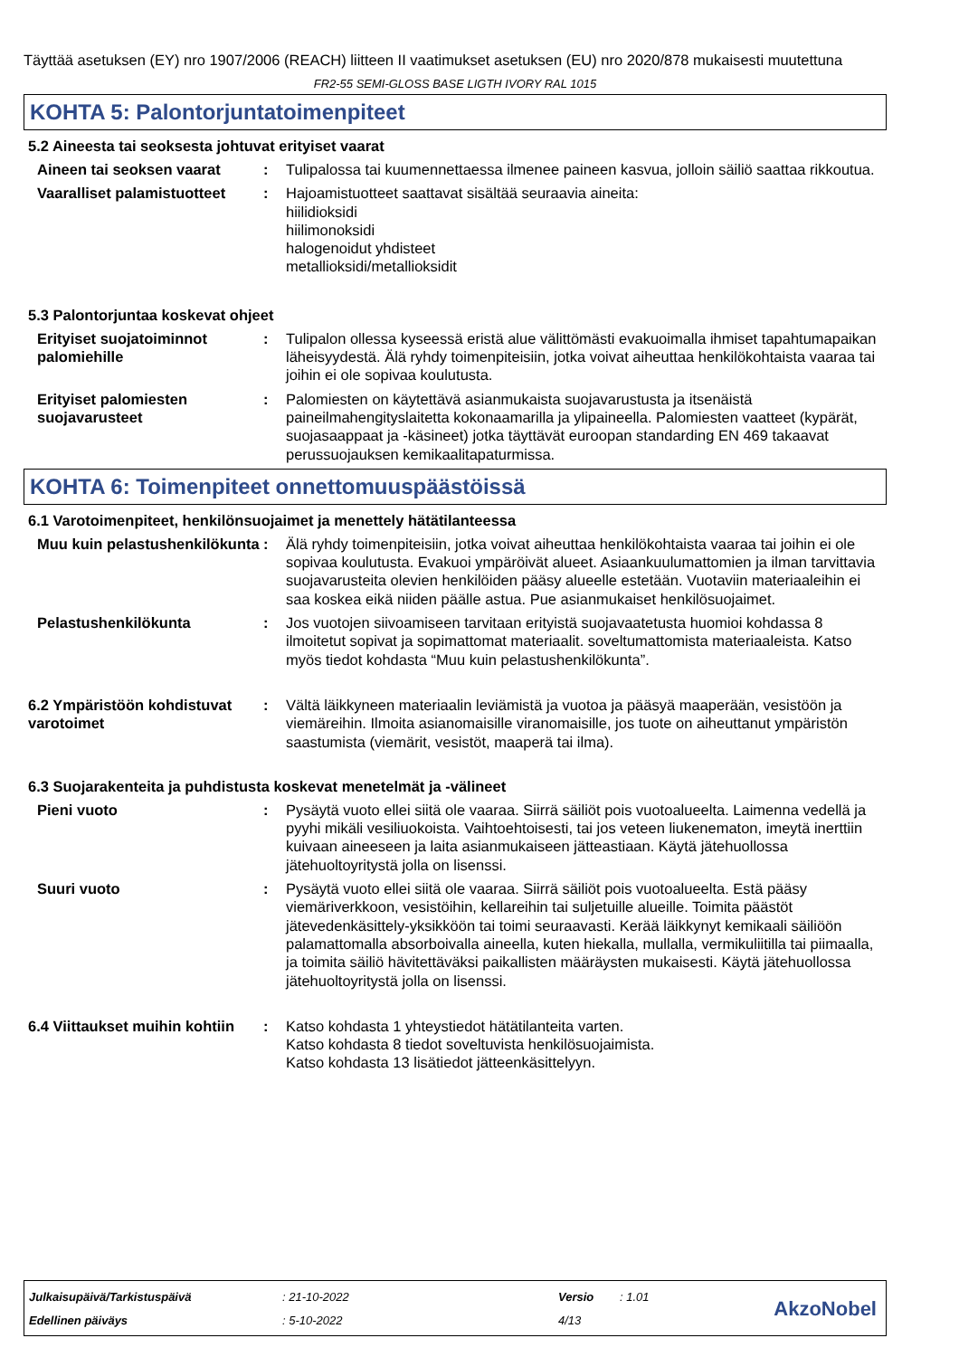Täyttää asetuksen (EY) nro 1907/2006 (REACH) liitteen II vaatimukset asetuksen (EU) nro 2020/878 mukaisesti muutettuna
FR2-55 SEMI-GLOSS BASE LIGTH IVORY RAL 1015
KOHTA 5: Palontorjuntatoimenpiteet
5.2 Aineesta tai seoksesta johtuvat erityiset vaarat
Aineen tai seoksen vaarat : Tulipalossa tai kuumennettaessa ilmenee paineen kasvua, jolloin säiliö saattaa rikkoutua.
Vaaralliset palamistuotteet
: Hajoamistuotteet saattavat sisältää seuraavia aineita:
hiilidioksidi
hiilimonoksidi
halogenoidut yhdisteet
metallioksidi/metallioksidit
5.3 Palontorjuntaa koskevat ohjeet
Erityiset suojatoiminnot palomiehille
: Tulipalon ollessa kyseessä eristä alue välittömästi evakuoimalla ihmiset tapahtumapaikan läheisyydestä. Älä ryhdy toimenpiteisiin, jotka voivat aiheuttaa henkilökohtaista vaaraa tai joihin ei ole sopivaa koulutusta.
Erityiset palomiesten suojavarusteet
: Palomiesten on käytettävä asianmukaista suojavarustusta ja itsenäistä paineilmahengityslaitetta kokonaamarilla ja ylipaineella. Palomiesten vaatteet (kypärät, suojasaappaat ja -käsineet) jotka täyttävät euroopan standarding EN 469 takaavat perussuojauksen kemikaalitapaturmissa.
KOHTA 6: Toimenpiteet onnettomuuspäästöissä
6.1 Varotoimenpiteet, henkilönsuojaimet ja menettely hätätilanteessa
Muu kuin pelastushenkilökunta
: Älä ryhdy toimenpiteisiin, jotka voivat aiheuttaa henkilökohtaista vaaraa tai joihin ei ole sopivaa koulutusta. Evakuoi ympäröivät alueet. Asiaankuulumattomien ja ilman tarvittavia suojavarusteita olevien henkilöiden pääsy alueelle estetään. Vuotaviin materiaaleihin ei saa koskea eikä niiden päälle astua. Pue asianmukaiset henkilösuojaimet.
Pelastushenkilökunta : Jos vuotojen siivoamiseen tarvitaan erityistä suojavaatetusta huomioi kohdassa 8 ilmoitetut sopivat ja sopimattomat materiaalit. soveltumattomista materiaaleista. Katso myös tiedot kohdasta “Muu kuin pelastushenkilökunta”.
6.2 Ympäristöön kohdistuvat varotoimet
: Vältä läikkyneen materiaalin leviämistä ja vuotoa ja pääsyä maaperään, vesistöön ja viemäreihin. Ilmoita asianomaisille viranomaisille, jos tuote on aiheuttanut ympäristön saastumista (viemärit, vesistöt, maaperä tai ilma).
6.3 Suojarakenteita ja puhdistusta koskevat menetelmät ja -välineet
Pieni vuoto : Pysäytä vuoto ellei siitä ole vaaraa. Siirrä säiliöt pois vuotoalueelta. Laimenna vedellä ja pyyhi mikäli vesiliuokoista. Vaihtoehtoisesti, tai jos veteen liukenematon, imeytä inerttiin kuivaan aineeseen ja laita asianmukaiseen jätteastiaan. Käytä jätehuollossa jätehuoltoyritystä jolla on lisenssi.
Suuri vuoto : Pysäytä vuoto ellei siitä ole vaaraa. Siirrä säiliöt pois vuotoalueelta. Estä pääsy viemäriverkkoon, vesistöihin, kellareihin tai suljetuille alueille. Toimita päästöt jätevedenkäsittely-yksikköön tai toimi seuraavasti. Kerää läikkynyt kemikaali säiliöön palamattomalla absorboivalla aineella, kuten hiekalla, mullalla, vermikuliitilla tai piimaalla, ja toimita säiliö hävitettäväksi paikallisten määräysten mukaisesti. Käytä jätehuollossa jätehuoltoyritystä jolla on lisenssi.
6.4 Viittaukset muihin kohtiin
: Katso kohdasta 1 yhteystiedot hätätilanteita varten.
Katso kohdasta 8 tiedot soveltuvista henkilösuojaimista.
Katso kohdasta 13 lisätiedot jätteenkäsittelyyn.
| Julkaisupäivä/Tarkistuspäivä | : 21-10-2022 | Versio | : 1.01 |
| Edellinen päiväys | : 5-10-2022 | 4/13 | |
AkzoNobel